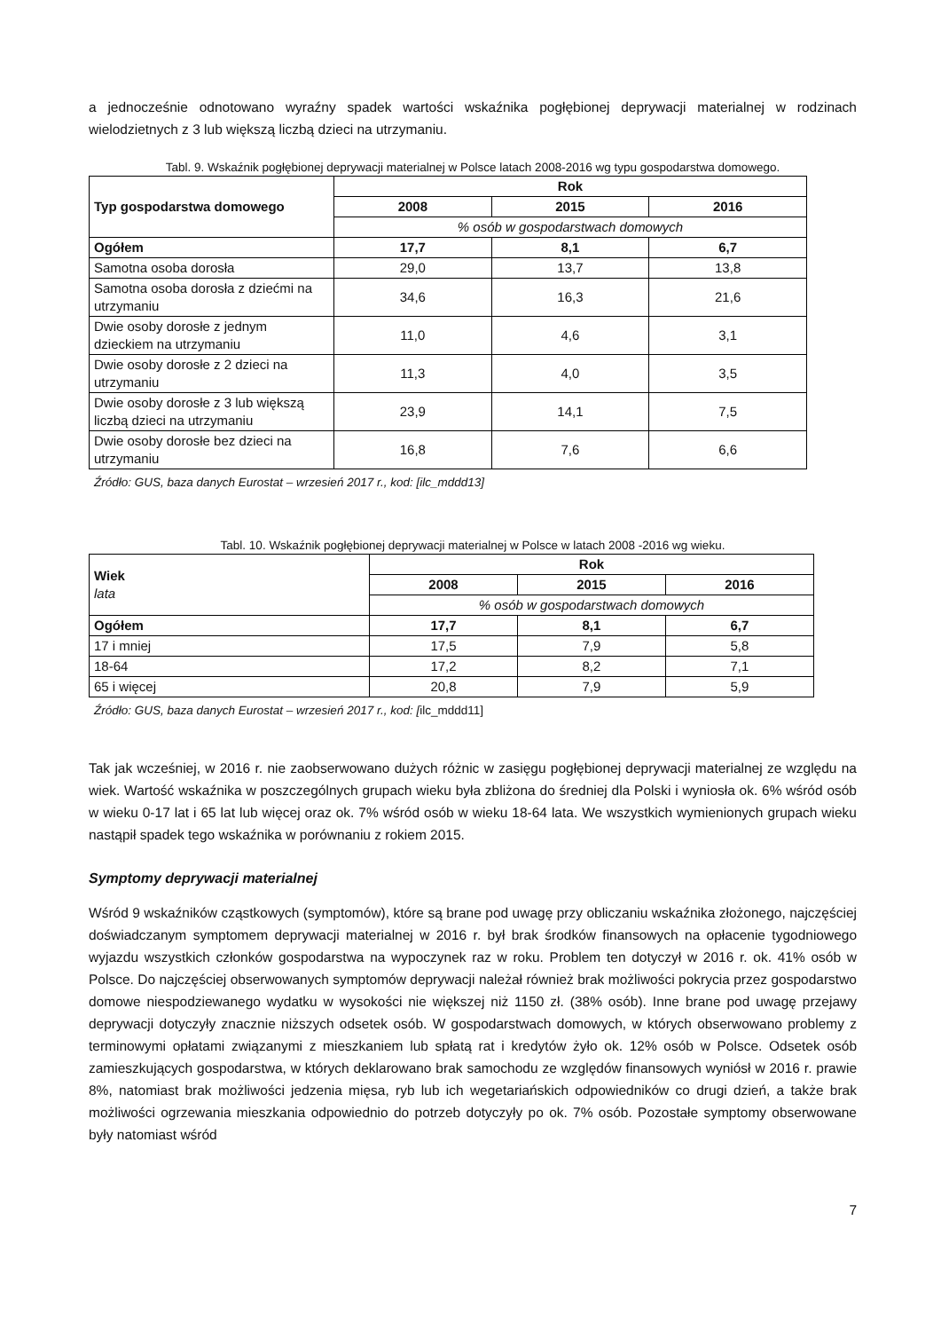a jednocześnie odnotowano wyraźny spadek wartości wskaźnika pogłębionej deprywacji materialnej w rodzinach wielodzietnych z 3 lub większą liczbą dzieci na utrzymaniu.
Tabl. 9. Wskaźnik pogłębionej deprywacji materialnej w Polsce latach 2008-2016 wg typu gospodarstwa domowego.
| Typ gospodarstwa domowego | Rok | | |
| --- | --- | --- | --- |
| | 2008 | 2015 | 2016 |
| | % osób w gospodarstwach domowych | | |
| Ogółem | 17,7 | 8,1 | 6,7 |
| Samotna osoba dorosła | 29,0 | 13,7 | 13,8 |
| Samotna osoba dorosła z dziećmi na utrzymaniu | 34,6 | 16,3 | 21,6 |
| Dwie osoby dorosłe z jednym dzieckiem na utrzymaniu | 11,0 | 4,6 | 3,1 |
| Dwie osoby dorosłe z 2 dzieci na utrzymaniu | 11,3 | 4,0 | 3,5 |
| Dwie osoby dorosłe z 3 lub większą liczbą dzieci na utrzymaniu | 23,9 | 14,1 | 7,5 |
| Dwie osoby dorosłe bez dzieci na utrzymaniu | 16,8 | 7,6 | 6,6 |
Źródło: GUS, baza danych Eurostat – wrzesień 2017 r., kod: [ilc_mddd13]
Tabl. 10. Wskaźnik pogłębionej deprywacji materialnej w Polsce w latach 2008 -2016 wg wieku.
| Wiek lata | Rok | | |
| | 2008 | 2015 | 2016 |
| | % osób w gospodarstwach domowych | | |
| Ogółem | 17,7 | 8,1 | 6,7 |
| 17 i mniej | 17,5 | 7,9 | 5,8 |
| 18-64 | 17,2 | 8,2 | 7,1 |
| 65 i więcej | 20,8 | 7,9 | 5,9 |
Źródło: GUS, baza danych Eurostat – wrzesień 2017 r., kod: [ilc_mddd11]
Tak jak wcześniej, w 2016 r. nie zaobserwowano dużych różnic w zasięgu pogłębionej deprywacji materialnej ze względu na wiek. Wartość wskaźnika w poszczególnych grupach wieku była zbliżona do średniej dla Polski i wyniosła ok. 6% wśród osób w wieku 0-17 lat i 65 lat lub więcej oraz ok. 7% wśród osób w wieku 18-64 lata. We wszystkich wymienionych grupach wieku nastąpił spadek tego wskaźnika w porównaniu z rokiem 2015.
Symptomy deprywacji materialnej
Wśród 9 wskaźników cząstkowych (symptomów), które są brane pod uwagę przy obliczaniu wskaźnika złożonego, najczęściej doświadczanym symptomem deprywacji materialnej w 2016 r. był brak środków finansowych na opłacenie tygodniowego wyjazdu wszystkich członków gospodarstwa na wypoczynek raz w roku. Problem ten dotyczył w 2016 r. ok. 41% osób w Polsce. Do najczęściej obserwowanych symptomów deprywacji należał również brak możliwości pokrycia przez gospodarstwo domowe niespodziewanego wydatku w wysokości nie większej niż 1150 zł. (38% osób). Inne brane pod uwagę przejawy deprywacji dotyczyły znacznie niższych odsetek osób. W gospodarstwach domowych, w których obserwowano problemy z terminowymi opłatami związanymi z mieszkaniem lub spłatą rat i kredytów żyło ok. 12% osób w Polsce. Odsetek osób zamieszkujących gospodarstwa, w których deklarowano brak samochodu ze względów finansowych wyniósł w 2016 r. prawie 8%, natomiast brak możliwości jedzenia mięsa, ryb lub ich wegetariańskich odpowiedników co drugi dzień, a także brak możliwości ogrzewania mieszkania odpowiednio do potrzeb dotyczyły po ok. 7% osób. Pozostałe symptomy obserwowane były natomiast wśród
7